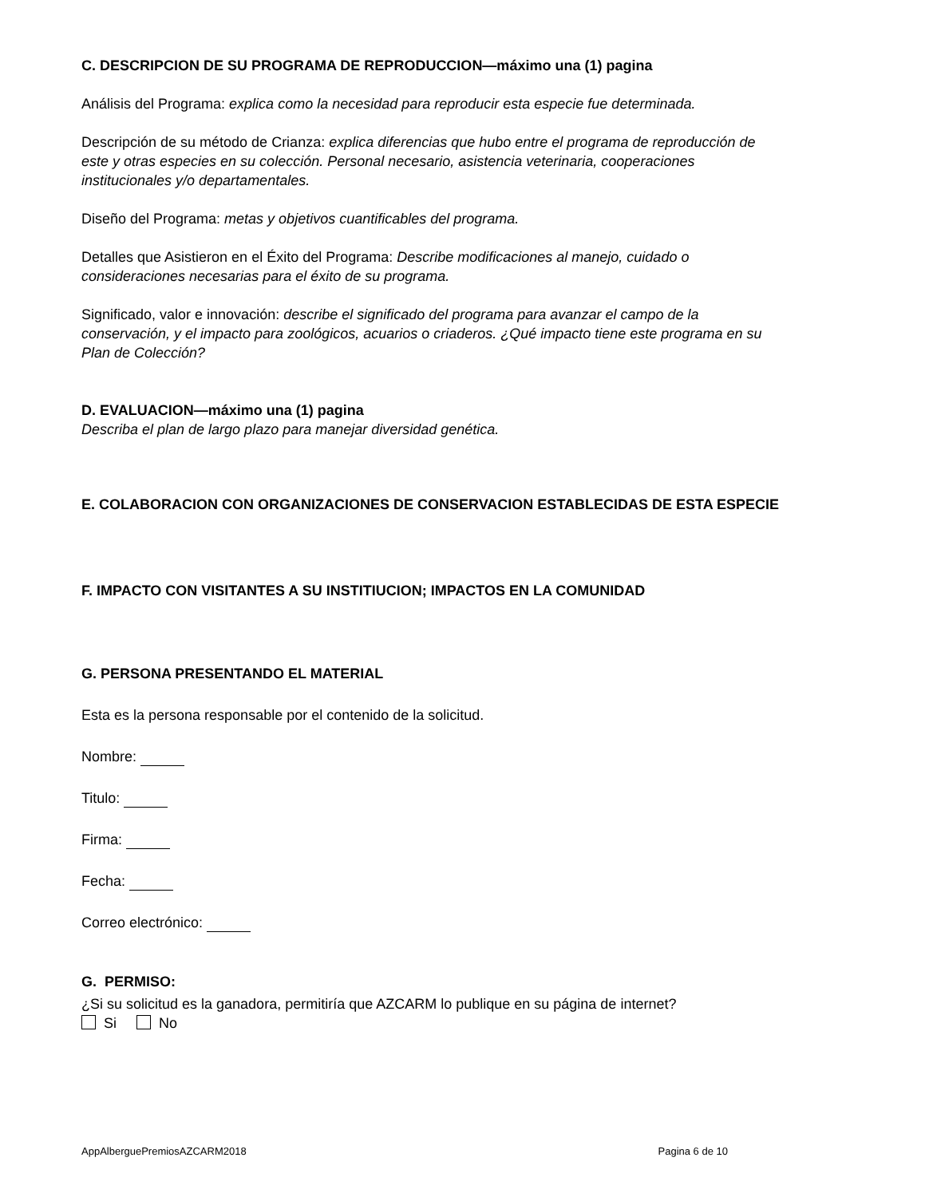C. DESCRIPCION DE SU PROGRAMA DE REPRODUCCION—máximo una (1) pagina
Análisis del Programa: explica como la necesidad para reproducir esta especie fue determinada.
Descripción de su método de Crianza: explica diferencias que hubo entre el programa de reproducción de este y otras especies en su colección. Personal necesario, asistencia veterinaria, cooperaciones institucionales y/o departamentales.
Diseño del Programa: metas y objetivos cuantificables del programa.
Detalles que Asistieron en el Éxito del Programa: Describe modificaciones al manejo, cuidado o consideraciones necesarias para el éxito de su programa.
Significado, valor e innovación: describe el significado del programa para avanzar el campo de la conservación, y el impacto para zoológicos, acuarios o criaderos. ¿Qué impacto tiene este programa en su Plan de Colección?
D. EVALUACION—máximo una (1) pagina
Describa el plan de largo plazo para manejar diversidad genética.
E. COLABORACION CON ORGANIZACIONES DE CONSERVACION ESTABLECIDAS DE ESTA ESPECIE
F. IMPACTO CON VISITANTES A SU INSTITIUCION; IMPACTOS EN LA COMUNIDAD
G. PERSONA PRESENTANDO EL MATERIAL
Esta es la persona responsable por el contenido de la solicitud.
Nombre:
Titulo:
Firma:
Fecha:
Correo electrónico:
G. PERMISO:
¿Si su solicitud es la ganadora, permitiría que AZCARM lo publique en su página de internet?
Si No
AppAlberguePremiosAZCARM2018 Pagina 6 de 10